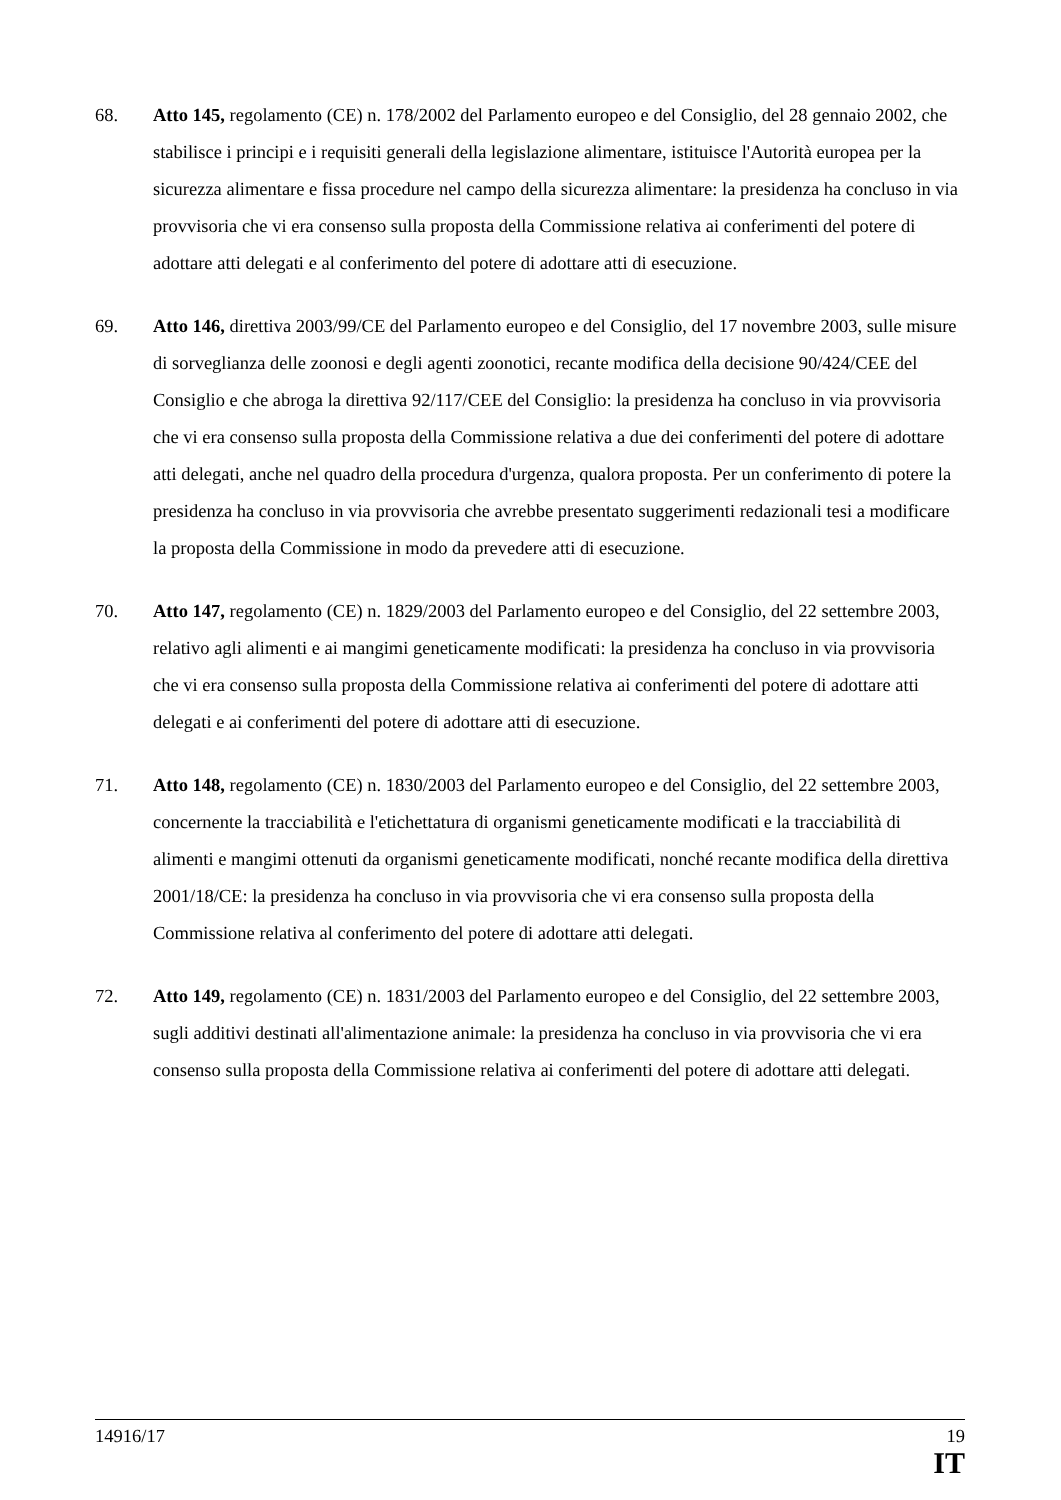68. Atto 145, regolamento (CE) n. 178/2002 del Parlamento europeo e del Consiglio, del 28 gennaio 2002, che stabilisce i principi e i requisiti generali della legislazione alimentare, istituisce l'Autorità europea per la sicurezza alimentare e fissa procedure nel campo della sicurezza alimentare: la presidenza ha concluso in via provvisoria che vi era consenso sulla proposta della Commissione relativa ai conferimenti del potere di adottare atti delegati e al conferimento del potere di adottare atti di esecuzione.
69. Atto 146, direttiva 2003/99/CE del Parlamento europeo e del Consiglio, del 17 novembre 2003, sulle misure di sorveglianza delle zoonosi e degli agenti zoonotici, recante modifica della decisione 90/424/CEE del Consiglio e che abroga la direttiva 92/117/CEE del Consiglio: la presidenza ha concluso in via provvisoria che vi era consenso sulla proposta della Commissione relativa a due dei conferimenti del potere di adottare atti delegati, anche nel quadro della procedura d'urgenza, qualora proposta. Per un conferimento di potere la presidenza ha concluso in via provvisoria che avrebbe presentato suggerimenti redazionali tesi a modificare la proposta della Commissione in modo da prevedere atti di esecuzione.
70. Atto 147, regolamento (CE) n. 1829/2003 del Parlamento europeo e del Consiglio, del 22 settembre 2003, relativo agli alimenti e ai mangimi geneticamente modificati: la presidenza ha concluso in via provvisoria che vi era consenso sulla proposta della Commissione relativa ai conferimenti del potere di adottare atti delegati e ai conferimenti del potere di adottare atti di esecuzione.
71. Atto 148, regolamento (CE) n. 1830/2003 del Parlamento europeo e del Consiglio, del 22 settembre 2003, concernente la tracciabilità e l'etichettatura di organismi geneticamente modificati e la tracciabilità di alimenti e mangimi ottenuti da organismi geneticamente modificati, nonché recante modifica della direttiva 2001/18/CE: la presidenza ha concluso in via provvisoria che vi era consenso sulla proposta della Commissione relativa al conferimento del potere di adottare atti delegati.
72. Atto 149, regolamento (CE) n. 1831/2003 del Parlamento europeo e del Consiglio, del 22 settembre 2003, sugli additivi destinati all'alimentazione animale: la presidenza ha concluso in via provvisoria che vi era consenso sulla proposta della Commissione relativa ai conferimenti del potere di adottare atti delegati.
14916/17 19
IT